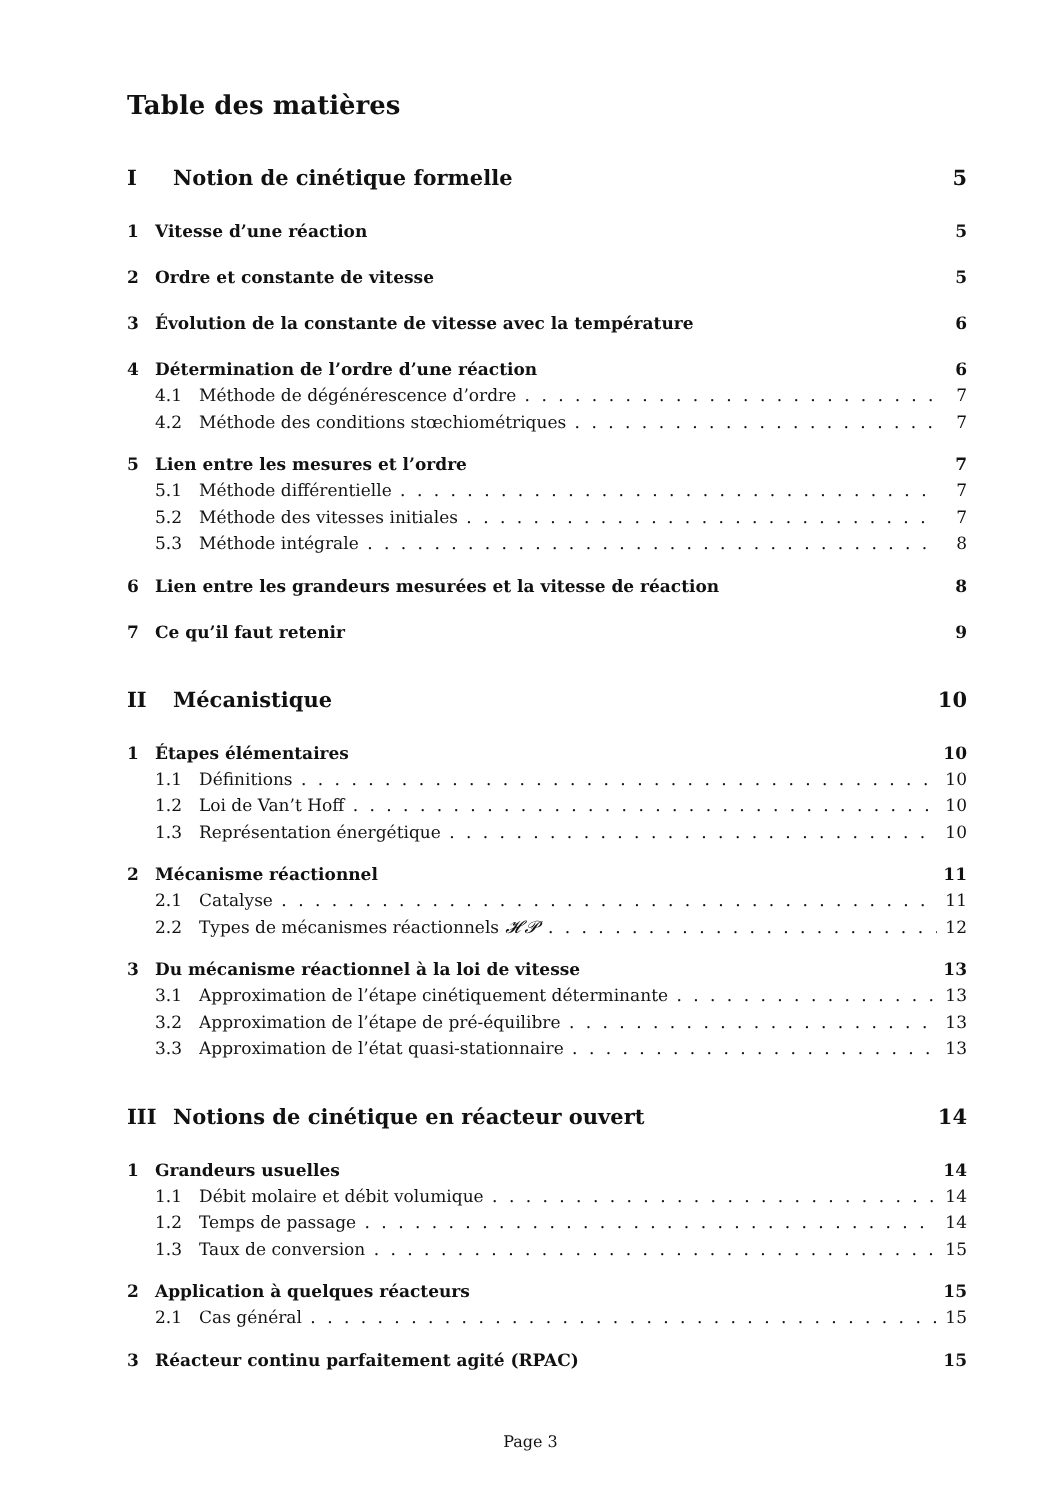Table des matières
I Notion de cinétique formelle 5
1 Vitesse d’une réaction 5
2 Ordre et constante de vitesse 5
3 Évolution de la constante de vitesse avec la température 6
4 Détermination de l’ordre d’une réaction 6
4.1 Méthode de dégénérescence d’ordre 7
4.2 Méthode des conditions stœchiométriques 7
5 Lien entre les mesures et l’ordre 7
5.1 Méthode différentielle 7
5.2 Méthode des vitesses initiales 7
5.3 Méthode intégrale 8
6 Lien entre les grandeurs mesurées et la vitesse de réaction 8
7 Ce qu’il faut retenir 9
II Mécanistique 10
1 Étapes élémentaires 10
1.1 Définitions 10
1.2 Loi de Van’t Hoff 10
1.3 Représentation énergétique 10
2 Mécanisme réactionnel 11
2.1 Catalyse 11
2.2 Types de mécanismes réactionnels 𝓗𝓟 12
3 Du mécanisme réactionnel à la loi de vitesse 13
3.1 Approximation de l’étape cinétiquement déterminante 13
3.2 Approximation de l’étape de pré-équilibre 13
3.3 Approximation de l’état quasi-stationnaire 13
III Notions de cinétique en réacteur ouvert 14
1 Grandeurs usuelles 14
1.1 Débit molaire et débit volumique 14
1.2 Temps de passage 14
1.3 Taux de conversion 15
2 Application à quelques réacteurs 15
2.1 Cas général 15
3 Réacteur continu parfaitement agité (RPAC) 15
Page 3